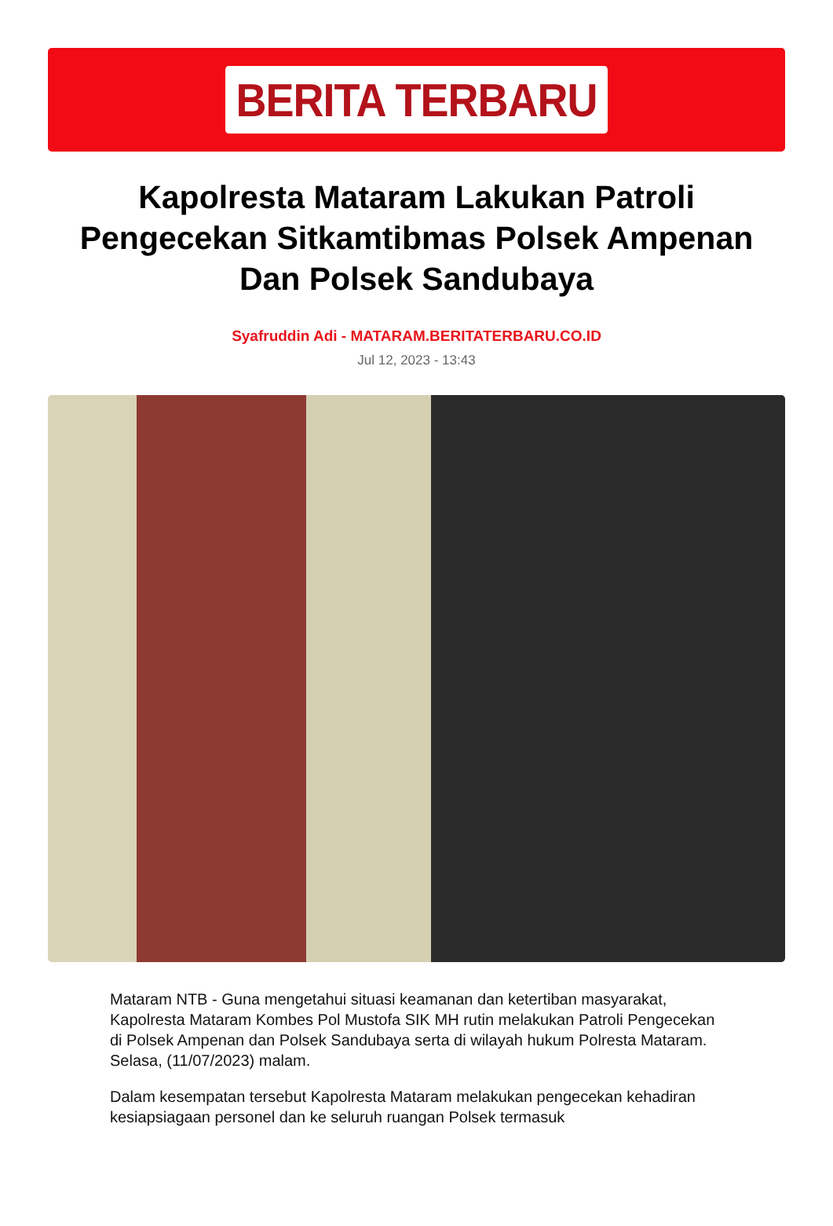BERITA TERBARU
Kapolresta Mataram Lakukan Patroli Pengecekan Sitkamtibmas Polsek Ampenan Dan Polsek Sandubaya
Syafruddin Adi - MATARAM.BERITATERBARU.CO.ID
Jul 12, 2023 - 13:43
Mataram NTB - Guna mengetahui situasi keamanan dan ketertiban masyarakat, Kapolresta Mataram Kombes Pol Mustofa SIK MH rutin melakukan Patroli Pengecekan di Polsek Ampenan dan Polsek Sandubaya serta di wilayah hukum Polresta Mataram. Selasa, (11/07/2023) malam.
Dalam kesempatan tersebut Kapolresta Mataram melakukan pengecekan kehadiran kesiapsiagaan personel dan ke seluruh ruangan Polsek termasuk